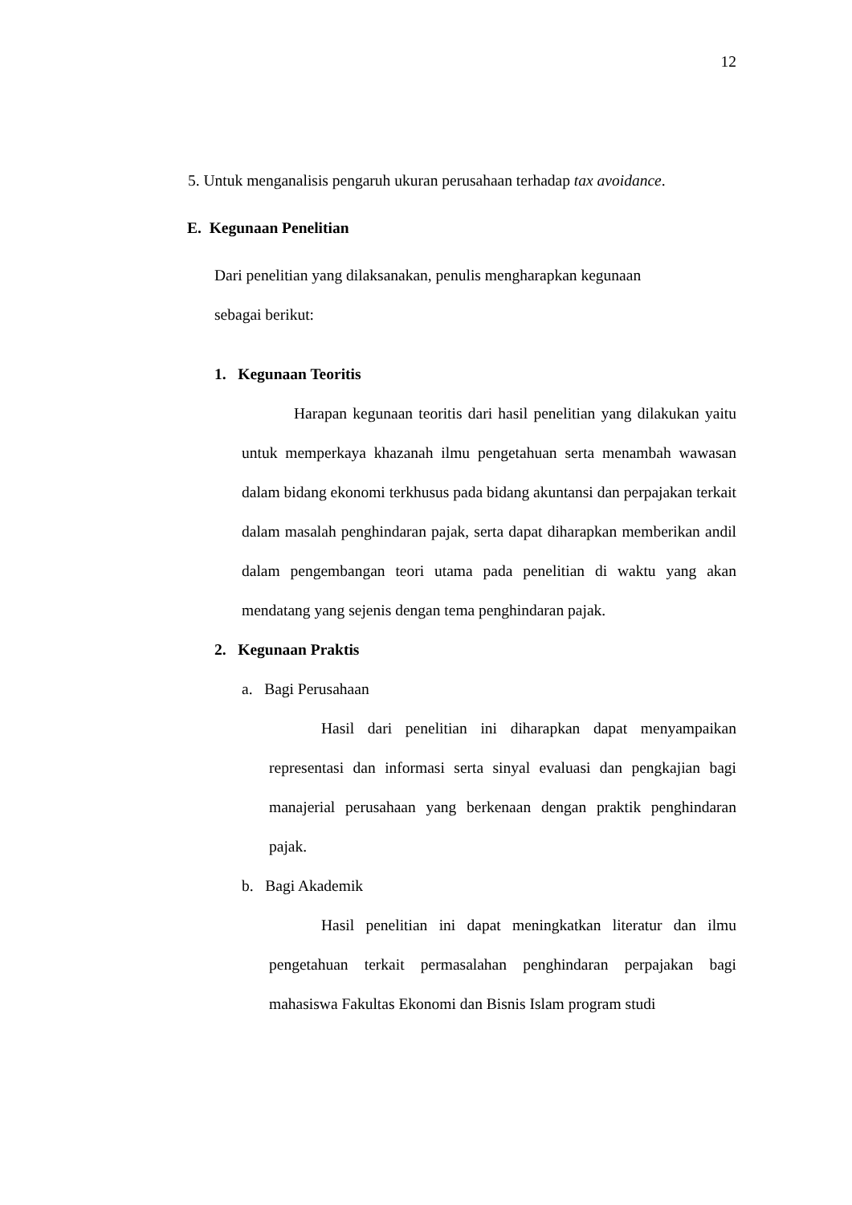12
5. Untuk menganalisis pengaruh ukuran perusahaan terhadap tax avoidance.
E. Kegunaan Penelitian
Dari penelitian yang dilaksanakan, penulis mengharapkan kegunaan
sebagai berikut:
1. Kegunaan Teoritis
Harapan kegunaan teoritis dari hasil penelitian yang dilakukan yaitu untuk memperkaya khazanah ilmu pengetahuan serta menambah wawasan dalam bidang ekonomi terkhusus pada bidang akuntansi dan perpajakan terkait dalam masalah penghindaran pajak, serta dapat diharapkan memberikan andil dalam pengembangan teori utama pada penelitian di waktu yang akan mendatang yang sejenis dengan tema penghindaran pajak.
2. Kegunaan Praktis
a. Bagi Perusahaan
Hasil dari penelitian ini diharapkan dapat menyampaikan representasi dan informasi serta sinyal evaluasi dan pengkajian bagi manajerial perusahaan yang berkenaan dengan praktik penghindaran pajak.
b. Bagi Akademik
Hasil penelitian ini dapat meningkatkan literatur dan ilmu pengetahuan terkait permasalahan penghindaran perpajakan bagi mahasiswa Fakultas Ekonomi dan Bisnis Islam program studi